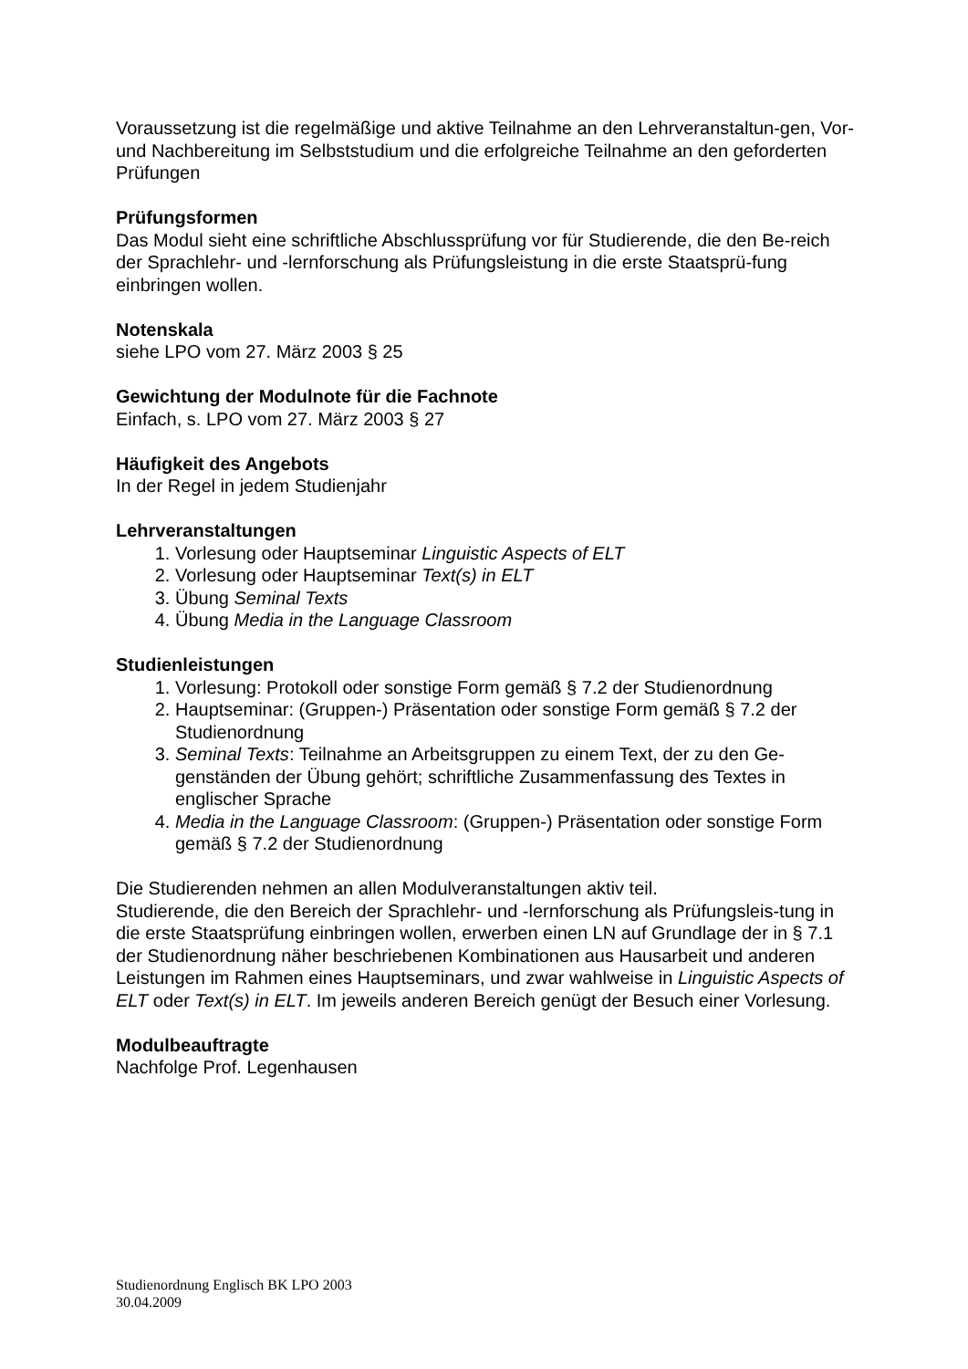Voraussetzung ist die regelmäßige und aktive Teilnahme an den Lehrveranstaltun-gen, Vor- und Nachbereitung im Selbststudium und die erfolgreiche Teilnahme an den geforderten Prüfungen
Prüfungsformen
Das Modul sieht eine schriftliche Abschlussprüfung vor für Studierende, die den Be-reich der Sprachlehr- und -lernforschung als Prüfungsleistung in die erste Staatsprü-fung einbringen wollen.
Notenskala
siehe LPO vom 27. März 2003 § 25
Gewichtung der Modulnote für die Fachnote
Einfach, s. LPO vom 27. März 2003 § 27
Häufigkeit des Angebots
In der Regel in jedem Studienjahr
Lehrveranstaltungen
1. Vorlesung oder Hauptseminar Linguistic Aspects of ELT
2. Vorlesung oder Hauptseminar Text(s) in ELT
3. Übung Seminal Texts
4. Übung Media in the Language Classroom
Studienleistungen
1. Vorlesung: Protokoll oder sonstige Form gemäß § 7.2 der Studienordnung
2. Hauptseminar: (Gruppen-) Präsentation oder sonstige Form gemäß § 7.2 der Studienordnung
3. Seminal Texts: Teilnahme an Arbeitsgruppen zu einem Text, der zu den Ge-genständen der Übung gehört; schriftliche Zusammenfassung des Textes in englischer Sprache
4. Media in the Language Classroom: (Gruppen-) Präsentation oder sonstige Form gemäß § 7.2 der Studienordnung
Die Studierenden nehmen an allen Modulveranstaltungen aktiv teil.
Studierende, die den Bereich der Sprachlehr- und -lernforschung als Prüfungsleis-tung in die erste Staatsprüfung einbringen wollen, erwerben einen LN auf Grundlage der in § 7.1 der Studienordnung näher beschriebenen Kombinationen aus Hausarbeit und anderen Leistungen im Rahmen eines Hauptseminars, und zwar wahlweise in Linguistic Aspects of ELT oder Text(s) in ELT. Im jeweils anderen Bereich genügt der Besuch einer Vorlesung.
Modulbeauftragte
Nachfolge Prof. Legenhausen
Studienordnung Englisch BK LPO 2003
30.04.2009